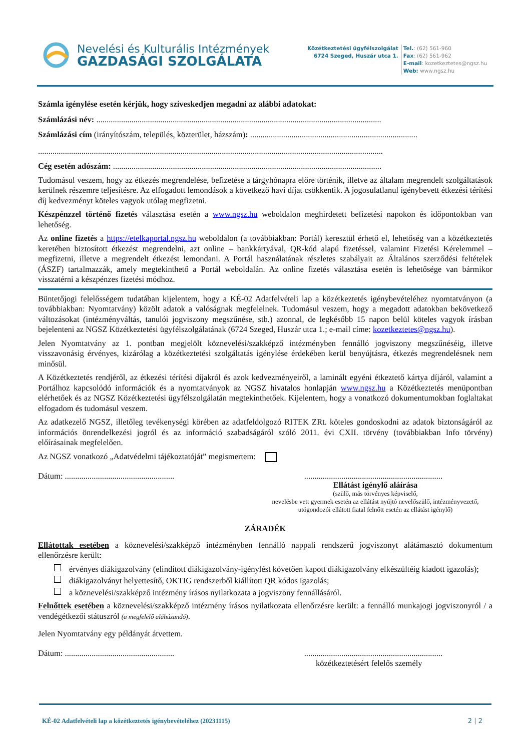Nevelési és Kulturális Intézmények
GAZDASÁGI SZOLGÁLATA
Közétkeztetési ügyfélszolgálat
6724 Szeged, Huszár utca 1.
Tel.: (62) 561-960
Fax: (62) 561-962
E-mail: kozetkeztetes@ngsz.hu
Web: www.ngsz.hu
Számla igénylése esetén kérjük, hogy szíveskedjen megadni az alábbi adatokat:
Számlázási név: ..........................................................................................................................................
Számlázási cím (irányítószám, település, közterület, házszám): .................................................................................
.......................................................................................................................................................................
Cég esetén adószám: ..................................................................................................................................
Tudomásul veszem, hogy az étkezés megrendelése, befizetése a tárgyhónapra előre történik, illetve az általam megrendelt szolgáltatások kerülnek részemre teljesítésre. Az elfogadott lemondások a következő havi díjat csökkentik. A jogosulatlanul igénybevett étkezési térítési díj kedvezményt köteles vagyok utólag megfizetni.
Készpénzzel történő fizetés választása esetén a www.ngsz.hu weboldalon meghirdetett befizetési napokon és időpontokban van lehetőség.
Az online fizetés a https://etelkaportal.ngsz.hu weboldalon (a továbbiakban: Portál) keresztül érhető el, lehetőség van a közétkeztetés keretében biztosított étkezést megrendelni, azt online – bankkártyával, QR-kód alapú fizetéssel, valamint Fizetési Kérelemmel – megfizetni, illetve a megrendelt étkezést lemondani. A Portál használatának részletes szabályait az Általános szerződési feltételek (ÁSZF) tartalmazzák, amely megtekinthető a Portál weboldalán. Az online fizetés választása esetén is lehetősége van bármikor visszatérni a készpénzes fizetési módhoz.
Büntetőjogi felelősségem tudatában kijelentem, hogy a KÉ-02 Adatfelvételi lap a közétkeztetés igénybevételéhez nyomtatványon (a továbbiakban: Nyomtatvány) közölt adatok a valóságnak megfelelnek. Tudomásul veszem, hogy a megadott adatokban bekövetkező változásokat (intézményváltás, tanulói jogviszony megszűnése, stb.) azonnal, de legkésőbb 15 napon belül köteles vagyok írásban bejelenteni az NGSZ Közétkeztetési ügyfélszolgálatának (6724 Szeged, Huszár utca 1.; e-mail címe: kozetkeztetes@ngsz.hu).
Jelen Nyomtatvány az 1. pontban megjelölt köznevelési/szakképző intézményben fennálló jogviszony megszűnéséig, illetve visszavonásig érvényes, kizárólag a közétkeztetési szolgáltatás igénylése érdekében kerül benyújtásra, étkezés megrendelésnek nem minősül.
A Közétkeztetés rendjéről, az étkezési térítési díjakról és azok kedvezményeiről, a laminált egyéni étkeztető kártya díjáról, valamint a Portálhoz kapcsolódó információk és a nyomtatványok az NGSZ hivatalos honlapján www.ngsz.hu a Közétkeztetés menüpontban elérhetőek és az NGSZ Közétkeztetési ügyfélszolgálatán megtekinthetőek. Kijelentem, hogy a vonatkozó dokumentumokban foglaltakat elfogadom és tudomásul veszem.
Az adatkezelő NGSZ, illetőleg tevékenységi körében az adatfeldolgozó RITEK ZRt. köteles gondoskodni az adatok biztonságáról az információs önrendelkezési jogról és az információ szabadságáról szóló 2011. évi CXII. törvény (továbbiakban Info törvény) előírásainak megfelelően.
Az NGSZ vonatkozó „Adatvédelmi tájékoztatóját” megismertem:
Dátum: ........................................................................................................................
Ellátást igénylő aláírása
(szülő, más törvényes képviselő,
nevelésbe vett gyermek esetén az ellátást nyújtó nevelőszülő, intézményvezető,
utógondozói ellátott fiatal felnőtt esetén az ellátást igénylő)
ZÁRADÉK
Ellátottak esetében a köznevelési/szakképző intézményben fennálló nappali rendszerű jogviszonyt alátámasztó dokumentum ellenőrzésre került:
érvényes diákigazolvány (elindított diákigazolvány-igénylést követően kapott diákigazolvány elkészültéig kiadott igazolás);
diákigazolványt helyettesítő, OKTIG rendszerből kiállított QR kódos igazolás;
a köznevelési/szakképző intézmény írásos nyilatkozata a jogviszony fennállásáról.
Felnőttek esetében a köznevelési/szakképző intézmény írásos nyilatkozata ellenőrzésre került: a fennálló munkajogi jogviszonyról / a vendégétkezői státuszról (a megfelelő aláhúzandó).
Jelen Nyomtatvány egy példányát átvettem.
Dátum: ........................................................................................................................
közétkeztetésért felelős személy
KÉ-02 Adatfelvételi lap a közétkeztetés igénybevételéhez (20231115) 2 | 2